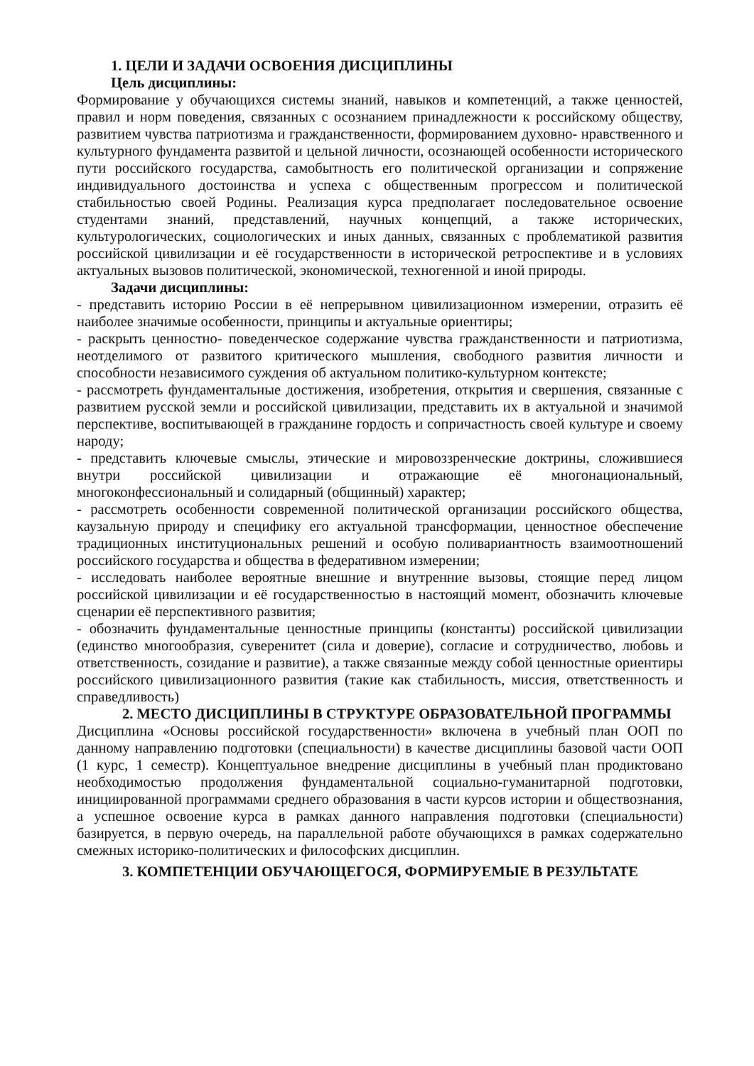1. ЦЕЛИ И ЗАДАЧИ ОСВОЕНИЯ ДИСЦИПЛИНЫ
Цель дисциплины:
Формирование у обучающихся системы знаний, навыков и компетенций, а также ценностей, правил и норм поведения, связанных с осознанием принадлежности к российскому обществу, развитием чувства патриотизма и гражданственности, формированием духовно- нравственного и культурного фундамента развитой и цельной личности, осознающей особенности исторического пути российского государства, самобытность его политической организации и сопряжение индивидуального достоинства и успеха с общественным прогрессом и политической стабильностью своей Родины. Реализация курса предполагает последовательное освоение студентами знаний, представлений, научных концепций, а также исторических, культурологических, социологических и иных данных, связанных с проблематикой развития российской цивилизации и её государственности в исторической ретроспективе и в условиях актуальных вызовов политической, экономической, техногенной и иной природы.
Задачи дисциплины:
- представить историю России в её непрерывном цивилизационном измерении, отразить её наиболее значимые особенности, принципы и актуальные ориентиры;
- раскрыть ценностно- поведенческое содержание чувства гражданственности и патриотизма, неотделимого от развитого критического мышления, свободного развития личности и способности независимого суждения об актуальном политико-культурном контексте;
- рассмотреть фундаментальные достижения, изобретения, открытия и свершения, связанные с развитием русской земли и российской цивилизации, представить их в актуальной и значимой перспективе, воспитывающей в гражданине гордость и сопричастность своей культуре и своему народу;
- представить ключевые смыслы, этические и мировоззренческие доктрины, сложившиеся внутри российской цивилизации и отражающие её многонациональный, многоконфессиональный и солидарный (общинный) характер;
- рассмотреть особенности современной политической организации российского общества, каузальную природу и специфику его актуальной трансформации, ценностное обеспечение традиционных институциональных решений и особую поливариантность взаимоотношений российского государства и общества в федеративном измерении;
- исследовать наиболее вероятные внешние и внутренние вызовы, стоящие перед лицом российской цивилизации и её государственностью в настоящий момент, обозначить ключевые сценарии её перспективного развития;
- обозначить фундаментальные ценностные принципы (константы) российской цивилизации (единство многообразия, суверенитет (сила и доверие), согласие и сотрудничество, любовь и ответственность, созидание и развитие), а также связанные между собой ценностные ориентиры российского цивилизационного развития (такие как стабильность, миссия, ответственность и справедливость)
2. МЕСТО ДИСЦИПЛИНЫ В СТРУКТУРЕ ОБРАЗОВАТЕЛЬНОЙ ПРОГРАММЫ
Дисциплина «Основы российской государственности» включена в учебный план ООП по данному направлению подготовки (специальности) в качестве дисциплины базовой части ООП (1 курс, 1 семестр). Концептуальное внедрение дисциплины в учебный план продиктовано необходимостью продолжения фундаментальной социально-гуманитарной подготовки, инициированной программами среднего образования в части курсов истории и обществознания, а успешное освоение курса в рамках данного направления подготовки (специальности) базируется, в первую очередь, на параллельной работе обучающихся в рамках содержательно смежных историко-политических и философских дисциплин.
3. КОМПЕТЕНЦИИ ОБУЧАЮЩЕГОСЯ, ФОРМИРУЕМЫЕ В РЕЗУЛЬТАТЕ